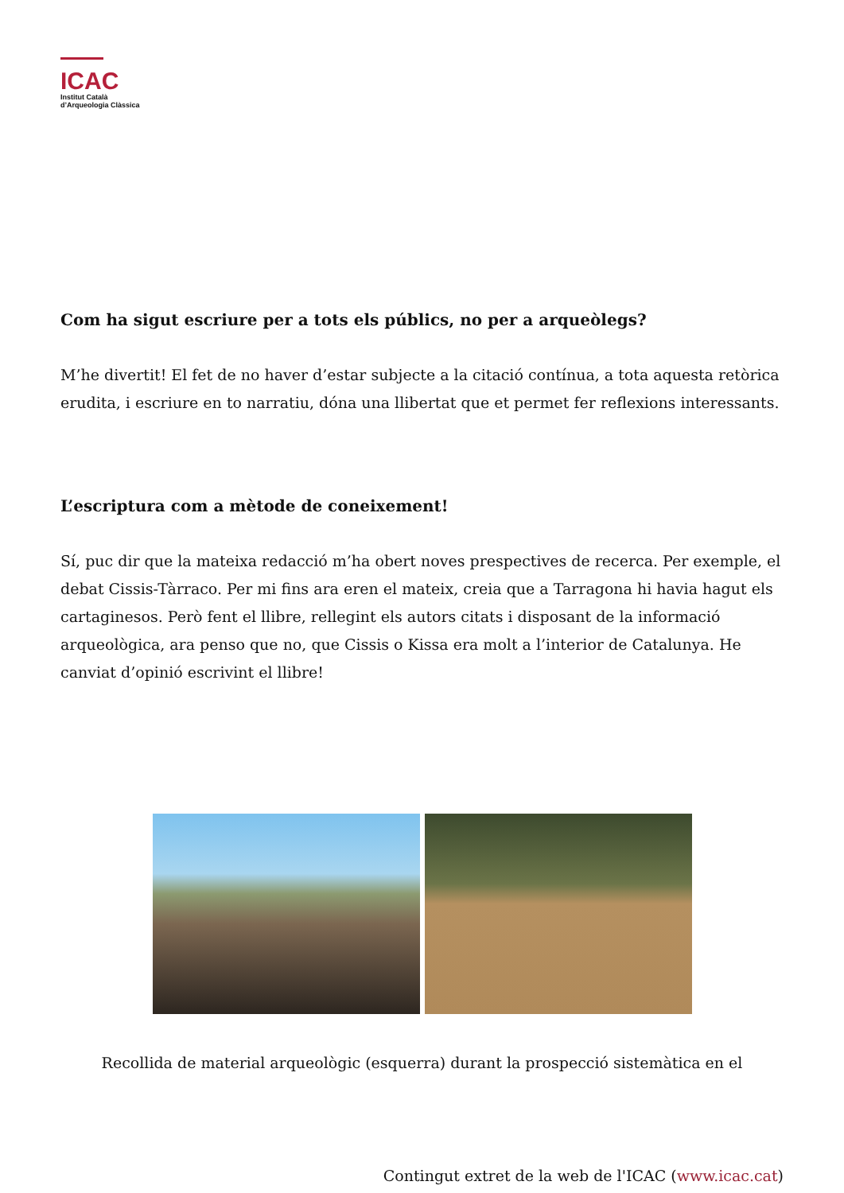ICAC
Institut Català
d’Arqueologia Clàssica
Com ha sigut escriure per a tots els públics, no per a arqueòlegs?
M’he divertit! El fet de no haver d’estar subjecte a la citació contínua, a tota aquesta retòrica erudita, i escriure en to narratiu, dóna una llibertat que et permet fer reflexions interessants.
L’escriptura com a mètode de coneixement!
Sí, puc dir que la mateixa redacció m’ha obert noves prespectives de recerca. Per exemple, el debat Cissis-Tàrraco. Per mi fins ara eren el mateix, creia que a Tarragona hi havia hagut els cartaginesos. Però fent el llibre, rellegint els autors citats i disposant de la informació arqueològica, ara penso que no, que Cissis o Kissa era molt a l’interior de Catalunya. He canviat d’opinió escrivint el llibre!
Recollida de material arqueològic (esquerra) durant la prospecció sistemàtica en el
Contingut extret de la web de l'ICAC (www.icac.cat)